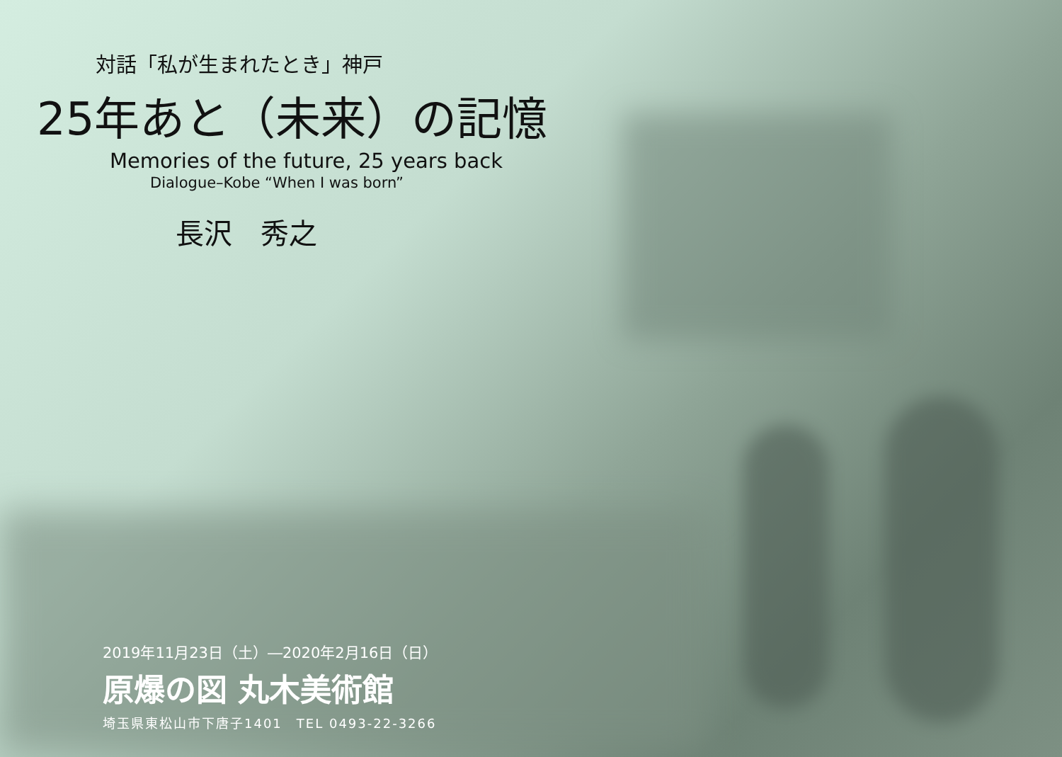対話「私が生まれたとき」神戸
25年あと（未来）の記憶
Memories of the future, 25 years back
Dialogue–Kobe “When I was born”
長沢　秀之
2019年11月23日（土）―2020年2月16日（日）
原爆の図 丸木美術館
埼玉県東松山市下唐子1401　TEL 0493-22-3266